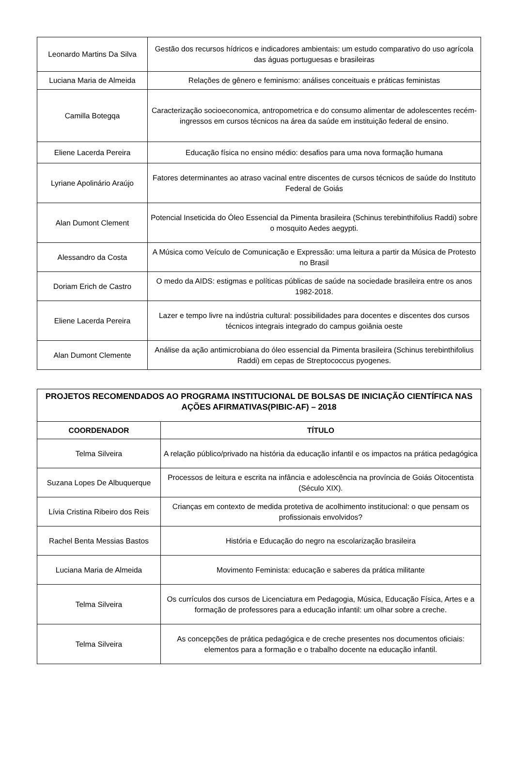| Leonardo Martins Da Silva | Gestão dos recursos hídricos e indicadores ambientais: um estudo comparativo do uso agrícola das águas portuguesas e brasileiras |
| Luciana Maria de Almeida | Relações de gênero e feminismo: análises conceituais e práticas feministas |
| Camilla Botegqa | Caracterização socioeconomica, antropometrica e do consumo alimentar de adolescentes recém-ingressos em cursos técnicos na área da saúde em instituição federal de ensino. |
| Eliene Lacerda Pereira | Educação física no ensino médio: desafios para uma nova formação humana |
| Lyriane Apolinário Araújo | Fatores determinantes ao atraso vacinal entre discentes de cursos técnicos de saúde do Instituto Federal de Goiás |
| Alan Dumont Clement | Potencial Inseticida do Óleo Essencial da Pimenta brasileira (Schinus terebinthifolius Raddi) sobre o mosquito Aedes aegypti. |
| Alessandro da Costa | A Música como Veículo de Comunicação e Expressão: uma leitura a partir da Música de Protesto no Brasil |
| Doriam Erich de Castro | O medo da AIDS: estigmas e políticas públicas de saúde na sociedade brasileira entre os anos 1982-2018. |
| Eliene Lacerda Pereira | Lazer e tempo livre na indústria cultural: possibilidades para docentes e discentes dos cursos técnicos integrais integrado do campus goiânia oeste |
| Alan Dumont Clemente | Análise da ação antimicrobiana do óleo essencial da Pimenta brasileira (Schinus terebinthifolius Raddi) em cepas de Streptococcus pyogenes. |
| PROJETOS RECOMENDADOS AO PROGRAMA INSTITUCIONAL DE BOLSAS DE INICIAÇÃO CIENTÍFICA NAS AÇÕES AFIRMATIVAS(PIBIC-AF) – 2018 | |
| COORDENADOR | TÍTULO |
| Telma Silveira | A relação público/privado na história da educação infantil e os impactos na prática pedagógica |
| Suzana Lopes De Albuquerque | Processos de leitura e escrita na infância e adolescência na província de Goiás Oitocentista (Século XIX). |
| Lívia Cristina Ribeiro dos Reis | Crianças em contexto de medida protetiva de acolhimento institucional: o que pensam os profissionais envolvidos? |
| Rachel Benta Messias Bastos | História e Educação do negro na escolarização brasileira |
| Luciana Maria de Almeida | Movimento Feminista: educação e saberes da prática militante |
| Telma Silveira | Os currículos dos cursos de Licenciatura em Pedagogia, Música, Educação Física, Artes e a formação de professores para a educação infantil: um olhar sobre a creche. |
| Telma Silveira | As concepções de prática pedagógica e de creche presentes nos documentos oficiais: elementos para a formação e o trabalho docente na educação infantil. |